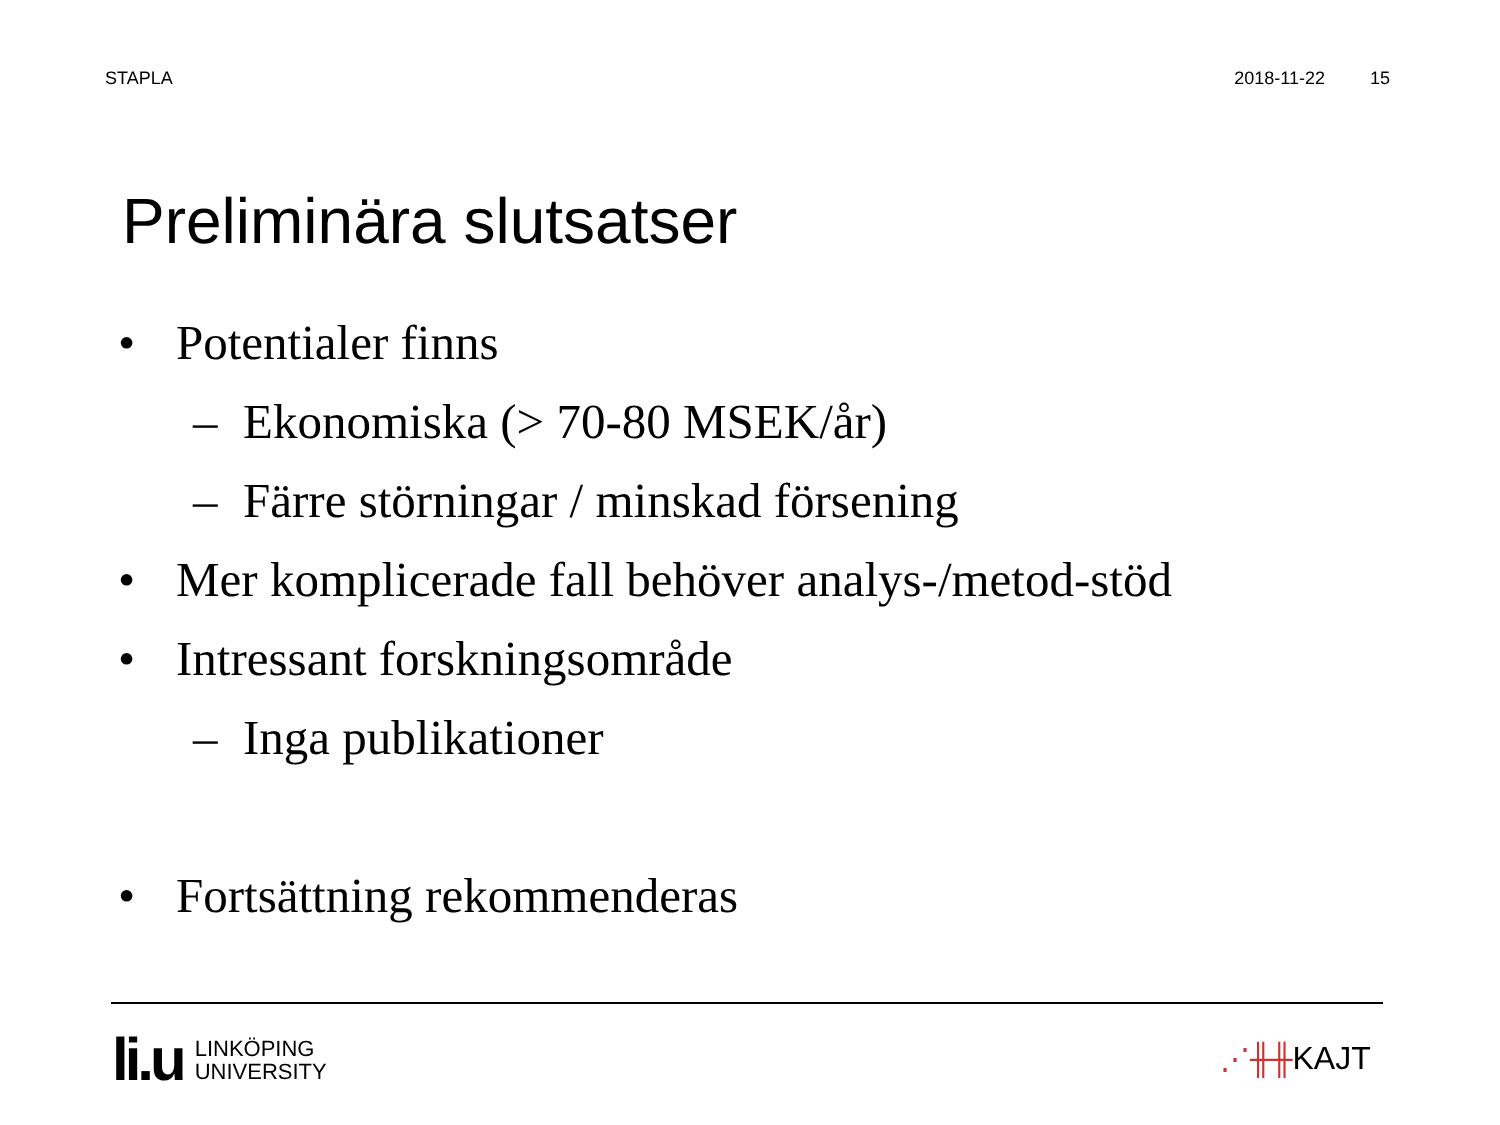STAPLA 2018-11-22 15
Preliminära slutsatser
• Potentialer finns
– Ekonomiska (> 70-80 MSEK/år)
– Färre störningar / minskad försening
• Mer komplicerade fall behöver analys-/metod-stöd
• Intressant forskningsområde
– Inga publikationer
• Fortsättning rekommenderas
li.u
LINKÖPING
UNIVERSITY
⋰╫╫ KAJT